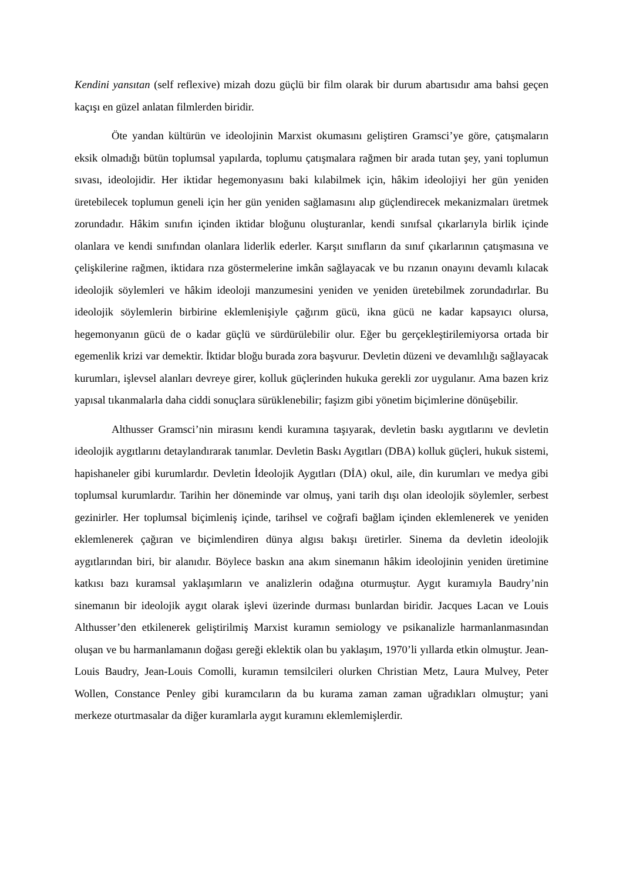Kendini yansıtan (self reflexive) mizah dozu güçlü bir film olarak bir durum abartısıdır ama bahsi geçen kaçışı en güzel anlatan filmlerden biridir.
Öte yandan kültürün ve ideolojinin Marxist okumasını geliştiren Gramsci’ye göre, çatışmaların eksik olmadığı bütün toplumsal yapılarda, toplumu çatışmalara rağmen bir arada tutan şey, yani toplumun sıvası, ideolojidir. Her iktidar hegemonyasını baki kılabilmek için, hâkim ideolojiyi her gün yeniden üretebilecek toplumun geneli için her gün yeniden sağlamasını alıp güçlendirecek mekanizmaları üretmek zorundadır. Hâkim sınıfın içinden iktidar bloğunu oluşturanlar, kendi sınıfsal çıkarlarıyla birlik içinde olanlara ve kendi sınıfından olanlara liderlik ederler. Karşıt sınıfların da sınıf çıkarlarının çatışmasına ve çelişkilerine rağmen, iktidara rıza göstermelerine imkân sağlayacak ve bu rızanın onayını devamlı kılacak ideolojik söylemleri ve hâkim ideoloji manzumesini yeniden ve yeniden üretebilmek zorundadırlar. Bu ideolojik söylemlerin birbirine eklemlenişiyle çağırım gücü, ikna gücü ne kadar kapsayıcı olursa, hegemonyanın gücü de o kadar güçlü ve sürdürülebilir olur. Eğer bu gerçekleştirilemiyorsa ortada bir egemenlik krizi var demektir. İktidar bloğu burada zora başvurur. Devletin düzeni ve devamlılığı sağlayacak kurumları, işlevsel alanları devreye girer, kolluk güçlerinden hukuka gerekli zor uygulanır. Ama bazen kriz yapısal tıkanmalarla daha ciddi sonuçlara sürüklenebilir; faşizm gibi yönetim biçimlerine dönüşebilir.
Althusser Gramsci’nin mirasını kendi kuramına taşıyarak, devletin baskı aygıtlarını ve devletin ideolojik aygıtlarını detaylandırarak tanımlar. Devletin Baskı Aygıtları (DBA) kolluk güçleri, hukuk sistemi, hapishaneler gibi kurumlardır. Devletin İdeolojik Aygıtları (DİA) okul, aile, din kurumları ve medya gibi toplumsal kurumlardır. Tarihin her döneminde var olmuş, yani tarih dışı olan ideolojik söylemler, serbest gezinirler. Her toplumsal biçimleniş içinde, tarihsel ve coğrafi bağlam içinden eklemlenerek ve yeniden eklemlenerek çağıran ve biçimlendiren dünya algısı bakışı üretirler. Sinema da devletin ideolojik aygıtlarından biri, bir alanıdır. Böylece baskın ana akım sinemanın hâkim ideolojinin yeniden üretimine katkısı bazı kuramsal yaklaşımların ve analizlerin odağına oturmuştur. Aygıt kuramıyla Baudry’nin sinemanın bir ideolojik aygıt olarak işlevi üzerinde durması bunlardan biridir. Jacques Lacan ve Louis Althusser’den etkilenerek geliştirilmiş Marxist kuramın semiology ve psikanalizle harmanlanmasından oluşan ve bu harmanlamanın doğası gereği eklektik olan bu yaklaşım, 1970’li yıllarda etkin olmuştur. Jean-Louis Baudry, Jean-Louis Comolli, kuramın temsilcileri olurken Christian Metz, Laura Mulvey, Peter Wollen, Constance Penley gibi kuramcıların da bu kurama zaman zaman uğradıkları olmuştur; yani merkeze oturtmasalar da diğer kuramlarla aygıt kuramını eklemlemişlerdir.